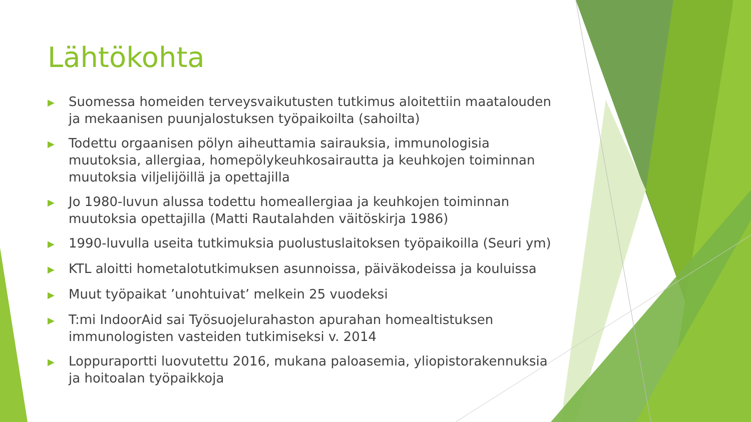Lähtökohta
▶ Suomessa homeiden terveysvaikutusten tutkimus aloitettiin maatalouden ja mekaanisen puunjalostuksen työpaikoilta (sahoilta)
▶ Todettu orgaanisen pölyn aiheuttamia sairauksia, immunologisia muutoksia, allergiaa, homepölykeuhkosairautta ja keuhkojen toiminnan muutoksia viljelijöillä ja opettajilla
▶ Jo 1980-luvun alussa todettu homeallergiaa ja keuhkojen toiminnan muutoksia opettajilla (Matti Rautalahden väitöskirja 1986)
▶ 1990-luvulla useita tutkimuksia puolustuslaitoksen työpaikoilla (Seuri ym)
▶ KTL aloitti hometalotutkimuksen asunnoissa, päiväkodeissa ja kouluissa
▶ Muut työpaikat ’unohtuivat’ melkein 25 vuodeksi
▶ T:mi IndoorAid sai Työsuojelurahaston apurahan homealtistuksen immunologisten vasteiden tutkimiseksi v. 2014
▶ Loppuraportti luovutettu 2016, mukana paloasemia, yliopistorakennuksia ja hoitoalan työpaikkoja